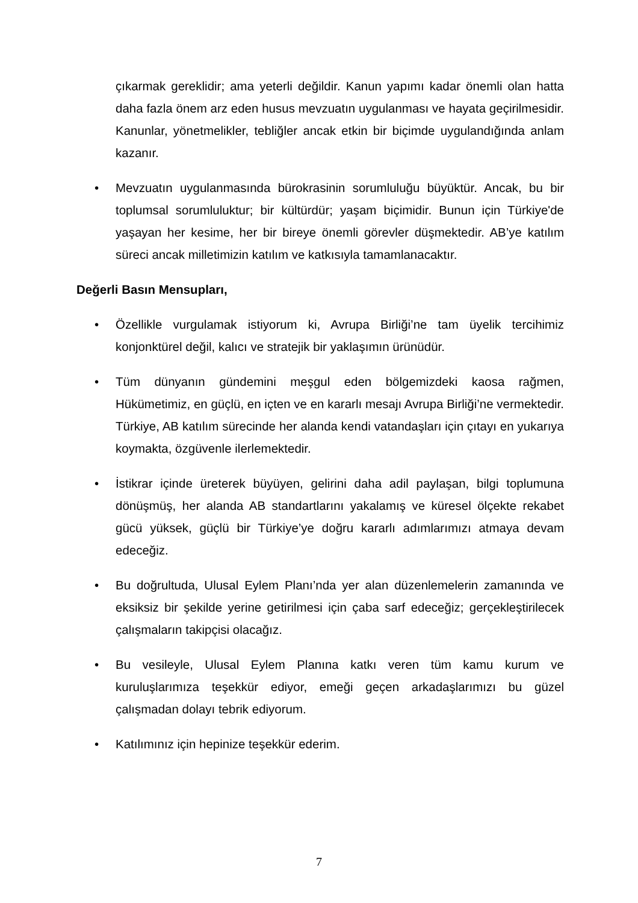çıkarmak gereklidir; ama yeterli değildir. Kanun yapımı kadar önemli olan hatta daha fazla önem arz eden husus mevzuatın uygulanması ve hayata geçirilmesidir. Kanunlar, yönetmelikler, tebliğler ancak etkin bir biçimde uygulandığında anlam kazanır.
• Mevzuatın uygulanmasında bürokrasinin sorumluluğu büyüktür. Ancak, bu bir toplumsal sorumluluktur; bir kültürdür; yaşam biçimidir. Bunun için Türkiye'de yaşayan her kesime, her bir bireye önemli görevler düşmektedir. AB’ye katılım süreci ancak milletimizin katılım ve katkısıyla tamamlanacaktır.
Değerli Basın Mensupları,
• Özellikle vurgulamak istiyorum ki, Avrupa Birliği’ne tam üyelik tercihimiz konjonktürel değil, kalıcı ve stratejik bir yaklaşımın ürünüdür.
• Tüm dünyanın gündemini meşgul eden bölgemizdeki kaosa rağmen, Hükümetimiz, en güçlü, en içten ve en kararlı mesajı Avrupa Birliği’ne vermektedir. Türkiye, AB katılım sürecinde her alanda kendi vatandaşları için çıtayı en yukarıya koymakta, özgüvenle ilerlemektedir.
• İstikrar içinde üreterek büyüyen, gelirini daha adil paylaşan, bilgi toplumuna dönüşmüş, her alanda AB standartlarını yakalamış ve küresel ölçekte rekabet gücü yüksek, güçlü bir Türkiye’ye doğru kararlı adımlarımızı atmaya devam edeceğiz.
• Bu doğrultuda, Ulusal Eylem Planı’nda yer alan düzenlemelerin zamanında ve eksiksiz bir şekilde yerine getirilmesi için çaba sarf edeceğiz; gerçekleştirilecek çalışmaların takipçisi olacağız.
• Bu vesileyle, Ulusal Eylem Planına katkı veren tüm kamu kurum ve kuruluşlarımıza teşekkür ediyor, emeği geçen arkadaşlarımızı bu güzel çalışmadan dolayı tebrik ediyorum.
• Katılımınız için hepinize teşekkür ederim.
7